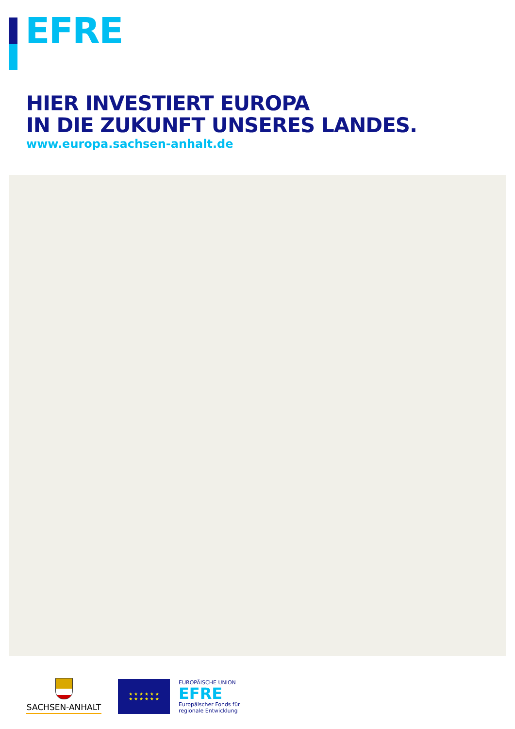EFRE
HIER INVESTIERT EUROPA
IN DIE ZUKUNFT UNSERES LANDES.
www.europa.sachsen-anhalt.de
SACHSEN-ANHALT
★ ★ ★ ★ ★ ★
★ ★ ★ ★ ★ ★
EUROPÄISCHE UNION
EFRE
Europäischer Fonds für
regionale Entwicklung